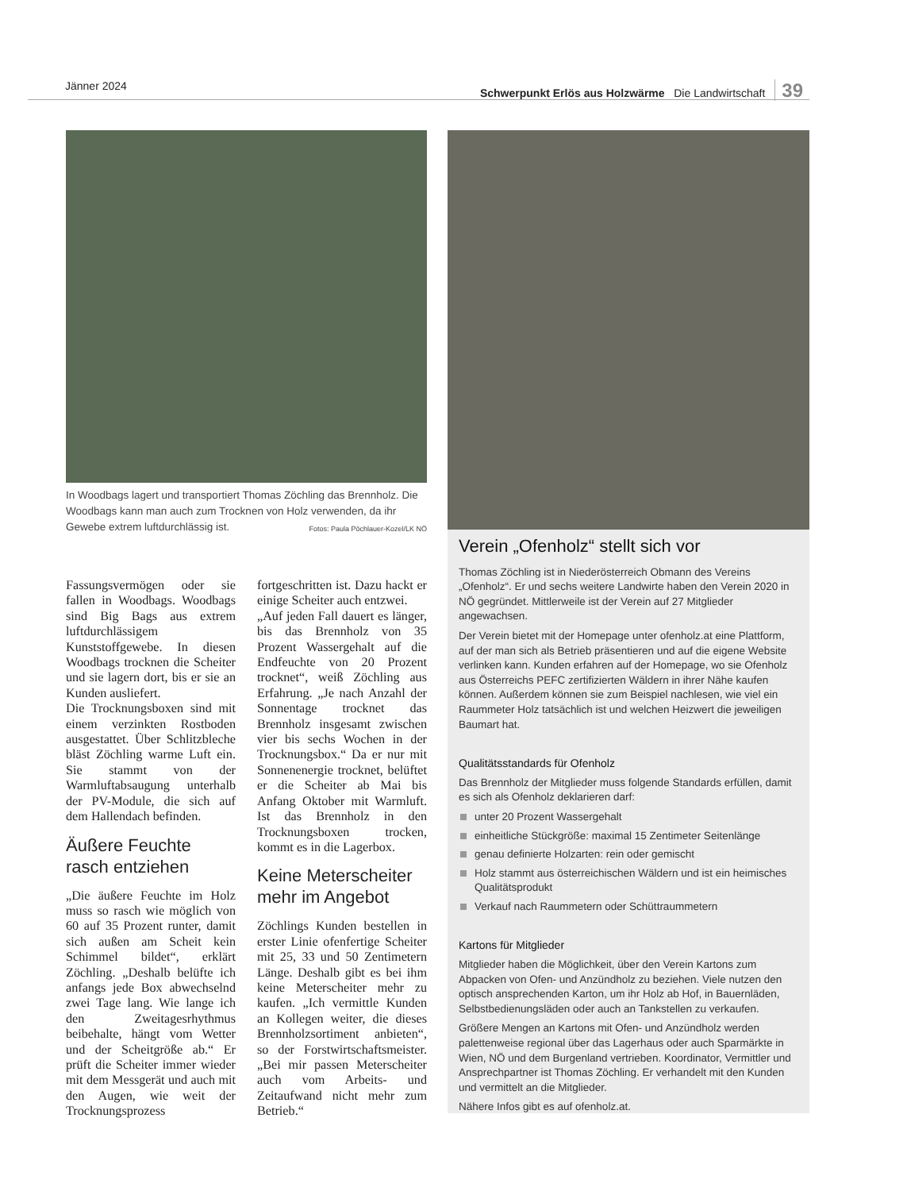Jänner 2024 Schwerpunkt Erlös aus Holzwärme Die Landwirtschaft 39
In Woodbags lagert und transportiert Thomas Zöchling das Brennholz. Die Woodbags kann man auch zum Trocknen von Holz verwenden, da ihr Gewebe extrem luftdurchlässig ist. Fotos: Paula Pöchlauer-Kozel/LK NÖ
Fassungsvermögen oder sie fallen in Woodbags. Woodbags sind Big Bags aus extrem luftdurchlässigem Kunststoffgewebe. In diesen Woodbags trocknen die Scheiter und sie lagern dort, bis er sie an Kunden ausliefert.
Die Trocknungsboxen sind mit einem verzinkten Rostboden ausgestattet. Über Schlitzbleche bläst Zöchling warme Luft ein. Sie stammt von der Warmluftabsaugung unterhalb der PV-Module, die sich auf dem Hallendach befinden.
Äußere Feuchte rasch entziehen
„Die äußere Feuchte im Holz muss so rasch wie möglich von 60 auf 35 Prozent runter, damit sich außen am Scheit kein Schimmel bildet“, erklärt Zöchling. „Deshalb belüfte ich anfangs jede Box abwechselnd zwei Tage lang. Wie lange ich den Zweitagesrhythmus beibehalte, hängt vom Wetter und der Scheitgröße ab.“ Er prüft die Scheiter immer wieder mit dem Messgerät und auch mit den Augen, wie weit der Trocknungsprozess fortgeschritten ist. Dazu hackt er einige Scheiter auch entzwei.
„Auf jeden Fall dauert es länger, bis das Brennholz von 35 Prozent Wassergehalt auf die Endfeuchte von 20 Prozent trocknet“, weiß Zöchling aus Erfahrung. „Je nach Anzahl der Sonnentage trocknet das Brennholz insgesamt zwischen vier bis sechs Wochen in der Trocknungsbox.“ Da er nur mit Sonnenenergie trocknet, belüftet er die Scheiter ab Mai bis Anfang Oktober mit Warmluft. Ist das Brennholz in den Trocknungsboxen trocken, kommt es in die Lagerbox.
Keine Meterscheiter mehr im Angebot
Zöchlings Kunden bestellen in erster Linie ofenfertige Scheiter mit 25, 33 und 50 Zentimetern Länge. Deshalb gibt es bei ihm keine Meterscheiter mehr zu kaufen. „Ich vermittle Kunden an Kollegen weiter, die dieses Brennholzsortiment anbieten“, so der Forstwirtschaftsmeister. „Bei mir passen Meterscheiter auch vom Arbeits- und Zeitaufwand nicht mehr zum Betrieb.“
Verein „Ofenholz“ stellt sich vor
Thomas Zöchling ist in Niederösterreich Obmann des Vereins „Ofenholz“. Er und sechs weitere Landwirte haben den Verein 2020 in NÖ gegründet. Mittlerweile ist der Verein auf 27 Mitglieder angewachsen.
Der Verein bietet mit der Homepage unter ofenholz.at eine Plattform, auf der man sich als Betrieb präsentieren und auf die eigene Website verlinken kann. Kunden erfahren auf der Homepage, wo sie Ofenholz aus Österreichs PEFC zertifizierten Wäldern in ihrer Nähe kaufen können. Außerdem können sie zum Beispiel nachlesen, wie viel ein Raummeter Holz tatsächlich ist und welchen Heizwert die jeweiligen Baumart hat.
Qualitätsstandards für Ofenholz
Das Brennholz der Mitglieder muss folgende Standards erfüllen, damit es sich als Ofenholz deklarieren darf:
unter 20 Prozent Wassergehalt
einheitliche Stückgröße: maximal 15 Zentimeter Seitenlänge
genau definierte Holzarten: rein oder gemischt
Holz stammt aus österreichischen Wäldern und ist ein heimisches Qualitätsprodukt
Verkauf nach Raummetern oder Schüttraummetern
Kartons für Mitglieder
Mitglieder haben die Möglichkeit, über den Verein Kartons zum Abpacken von Ofen- und Anzündholz zu beziehen. Viele nutzen den optisch ansprechenden Karton, um ihr Holz ab Hof, in Bauernläden, Selbstbedienungsläden oder auch an Tankstellen zu verkaufen.
Größere Mengen an Kartons mit Ofen- und Anzündholz werden palettenweise regional über das Lagerhaus oder auch Sparmärkte in Wien, NÖ und dem Burgenland vertrieben. Koordinator, Vermittler und Ansprechpartner ist Thomas Zöchling. Er verhandelt mit den Kunden und vermittelt an die Mitglieder.
Nähere Infos gibt es auf ofenholz.at.